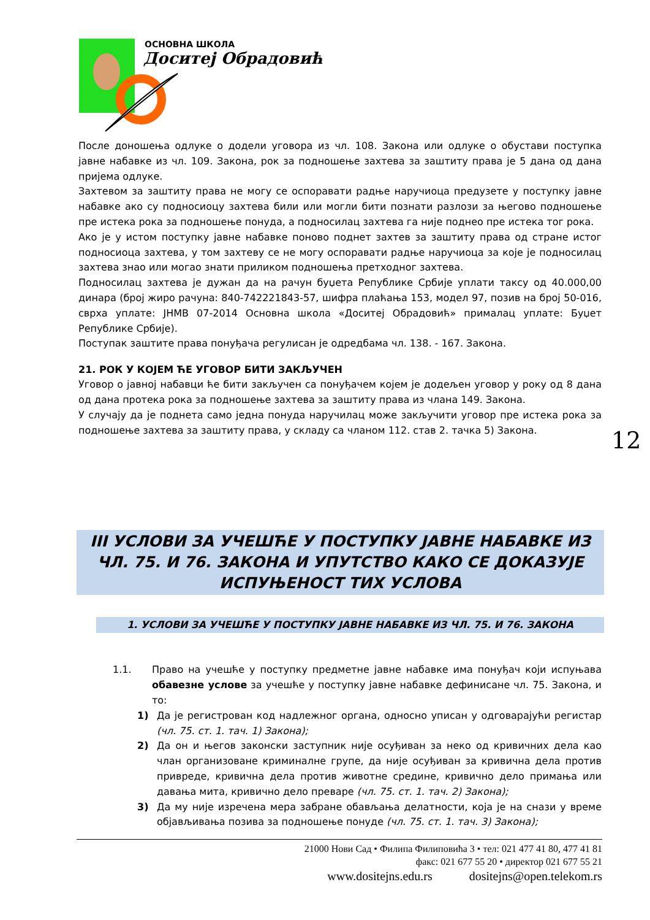ОСНОВНА ШКОЛА
Доситеј Обрадовић
После доношења одлуке о додели уговора из чл. 108. Закона или одлуке о обустави поступка јавне набавке из чл. 109. Закона, рок за подношење захтева за заштиту права је 5 дана од дана пријема одлуке.
Захтевом за заштиту права не могу се оспоравати радње наручиоца предузете у поступку јавне набавке ако су подносиоцу захтева били или могли бити познати разлози за његово подношење пре истека рока за подношење понуда, а подносилац захтева га није поднео пре истека тог рока.
Ако је у истом поступку јавне набавке поново поднет захтев за заштиту права од стране истог подносиоца захтева, у том захтеву се не могу оспоравати радње наручиоца за које је подносилац захтева знао или могао знати приликом подношења претходног захтева.
Подносилац захтева је дужан да на рачун буџета Републике Србије уплати таксу од 40.000,00 динара (број жиро рачуна: 840-742221843-57, шифра плаћања 153, модел 97, позив на број 50-016, сврха уплате: ЈНМВ 07-2014 Основна школа «Доситеј Обрадовић» прималац уплате: Буџет Републике Србије).
Поступак заштите права понуђача регулисан је одредбама чл. 138. - 167. Закона.
21. РОК У КОЈЕМ ЋЕ УГОВОР БИТИ ЗАКЉУЧЕН
Уговор о јавној набавци ће бити закључен са понуђачем којем је додељен уговор у року од 8 дана од дана протека рока за подношење захтева за заштиту права из члана 149. Закона.
У случају да је поднета само једна понуда наручилац може закључити уговор пре истека рока за подношење захтева за заштиту права, у складу са чланом 112. став 2. тачка 5) Закона.
III УСЛОВИ ЗА УЧЕШЋЕ У ПОСТУПКУ ЈАВНЕ НАБАВКЕ ИЗ ЧЛ. 75. И 76. ЗАКОНА И УПУТСТВО КАКО СЕ ДОКАЗУЈЕ ИСПУЊЕНОСТ ТИХ УСЛОВА
1. УСЛОВИ ЗА УЧЕШЋЕ У ПОСТУПКУ ЈАВНЕ НАБАВКЕ ИЗ ЧЛ. 75. И 76. ЗАКОНА
1.1. Право на учешће у поступку предметне јавне набавке има понуђач који испуњава обавезне услове за учешће у поступку јавне набавке дефинисане чл. 75. Закона, и то:
1) Да је регистрован код надлежног органа, односно уписан у одговарајући регистар (чл. 75. ст. 1. тач. 1) Закона);
2) Да он и његов законски заступник није осуђиван за неко од кривичних дела као члан организоване криминалне групе, да није осуђиван за кривична дела против привреде, кривична дела против животне средине, кривично дело примања или давања мита, кривично дело преваре (чл. 75. ст. 1. тач. 2) Закона);
3) Да му није изречена мера забране обављања делатности, која је на снази у време објављивања позива за подношење понуде (чл. 75. ст. 1. тач. 3) Закона);
12
21000 Нови Сад • Филипа Филиповића 3 • тел: 021 477 41 80, 477 41 81
факс: 021 677 55 20 • директор 021 677 55 21
www.dositejns.edu.rs dositejns@open.telekom.rs